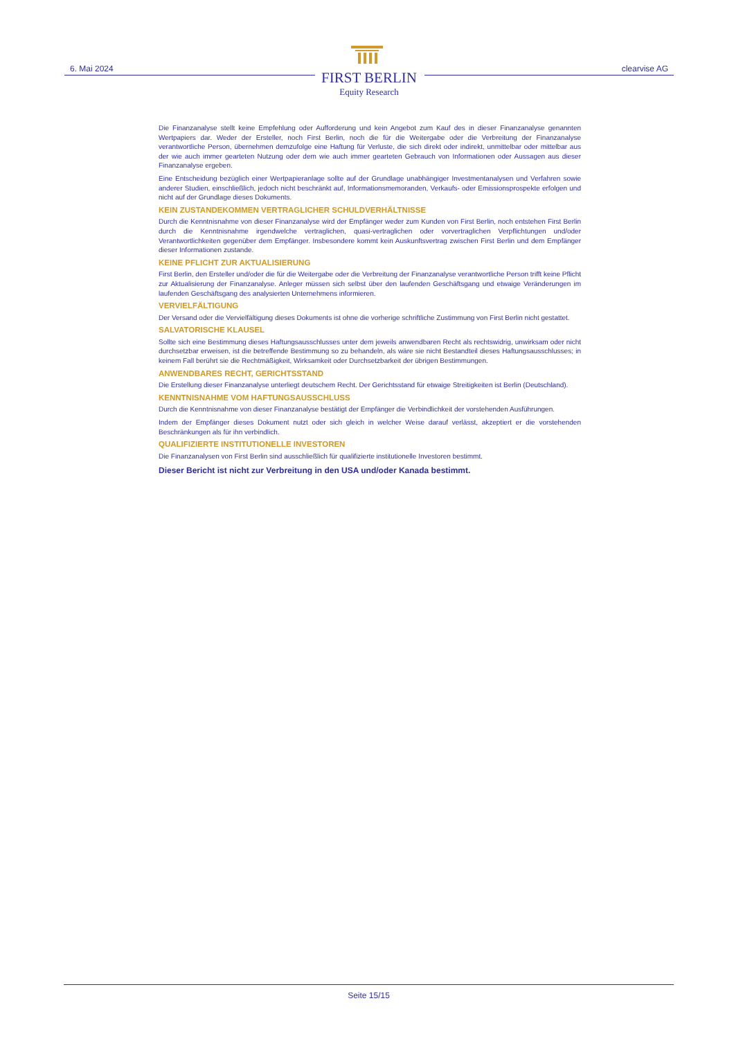6. Mai 2024 clearvise AG
FIRST BERLIN
Equity Research
Die Finanzanalyse stellt keine Empfehlung oder Aufforderung und kein Angebot zum Kauf des in dieser Finanzanalyse genannten Wertpapiers dar. Weder der Ersteller, noch First Berlin, noch die für die Weitergabe oder die Verbreitung der Finanzanalyse verantwortliche Person, übernehmen demzufolge eine Haftung für Verluste, die sich direkt oder indirekt, unmittelbar oder mittelbar aus der wie auch immer gearteten Nutzung oder dem wie auch immer gearteten Gebrauch von Informationen oder Aussagen aus dieser Finanzanalyse ergeben.
Eine Entscheidung bezüglich einer Wertpapieranlage sollte auf der Grundlage unabhängiger Investmentanalysen und Verfahren sowie anderer Studien, einschließlich, jedoch nicht beschränkt auf, Informationsmemoranden, Verkaufs- oder Emissionsprospekte erfolgen und nicht auf der Grundlage dieses Dokuments.
KEIN ZUSTANDEKOMMEN VERTRAGLICHER SCHULDVERHÄLTNISSE
Durch die Kenntnisnahme von dieser Finanzanalyse wird der Empfänger weder zum Kunden von First Berlin, noch entstehen First Berlin durch die Kenntnisnahme irgendwelche vertraglichen, quasi-vertraglichen oder vorvertraglichen Verpflichtungen und/oder Verantwortlichkeiten gegenüber dem Empfänger. Insbesondere kommt kein Auskunftsvertrag zwischen First Berlin und dem Empfänger dieser Informationen zustande.
KEINE PFLICHT ZUR AKTUALISIERUNG
First Berlin, den Ersteller und/oder die für die Weitergabe oder die Verbreitung der Finanzanalyse verantwortliche Person trifft keine Pflicht zur Aktualisierung der Finanzanalyse. Anleger müssen sich selbst über den laufenden Geschäftsgang und etwaige Veränderungen im laufenden Geschäftsgang des analysierten Unternehmens informieren.
VERVIELFÄLTIGUNG
Der Versand oder die Vervielfältigung dieses Dokuments ist ohne die vorherige schriftliche Zustimmung von First Berlin nicht gestattet.
SALVATORISCHE KLAUSEL
Sollte sich eine Bestimmung dieses Haftungsausschlusses unter dem jeweils anwendbaren Recht als rechtswidrig, unwirksam oder nicht durchsetzbar erweisen, ist die betreffende Bestimmung so zu behandeln, als wäre sie nicht Bestandteil dieses Haftungsausschlusses; in keinem Fall berührt sie die Rechtmäßigkeit, Wirksamkeit oder Durchsetzbarkeit der übrigen Bestimmungen.
ANWENDBARES RECHT, GERICHTSSTAND
Die Erstellung dieser Finanzanalyse unterliegt deutschem Recht. Der Gerichtsstand für etwaige Streitigkeiten ist Berlin (Deutschland).
KENNTNISNAHME VOM HAFTUNGSAUSSCHLUSS
Durch die Kenntnisnahme von dieser Finanzanalyse bestätigt der Empfänger die Verbindlichkeit der vorstehenden Ausführungen.
Indem der Empfänger dieses Dokument nutzt oder sich gleich in welcher Weise darauf verlässt, akzeptiert er die vorstehenden Beschränkungen als für ihn verbindlich.
QUALIFIZIERTE INSTITUTIONELLE INVESTOREN
Die Finanzanalysen von First Berlin sind ausschließlich für qualifizierte institutionelle Investoren bestimmt.
Dieser Bericht ist nicht zur Verbreitung in den USA und/oder Kanada bestimmt.
Seite 15/15